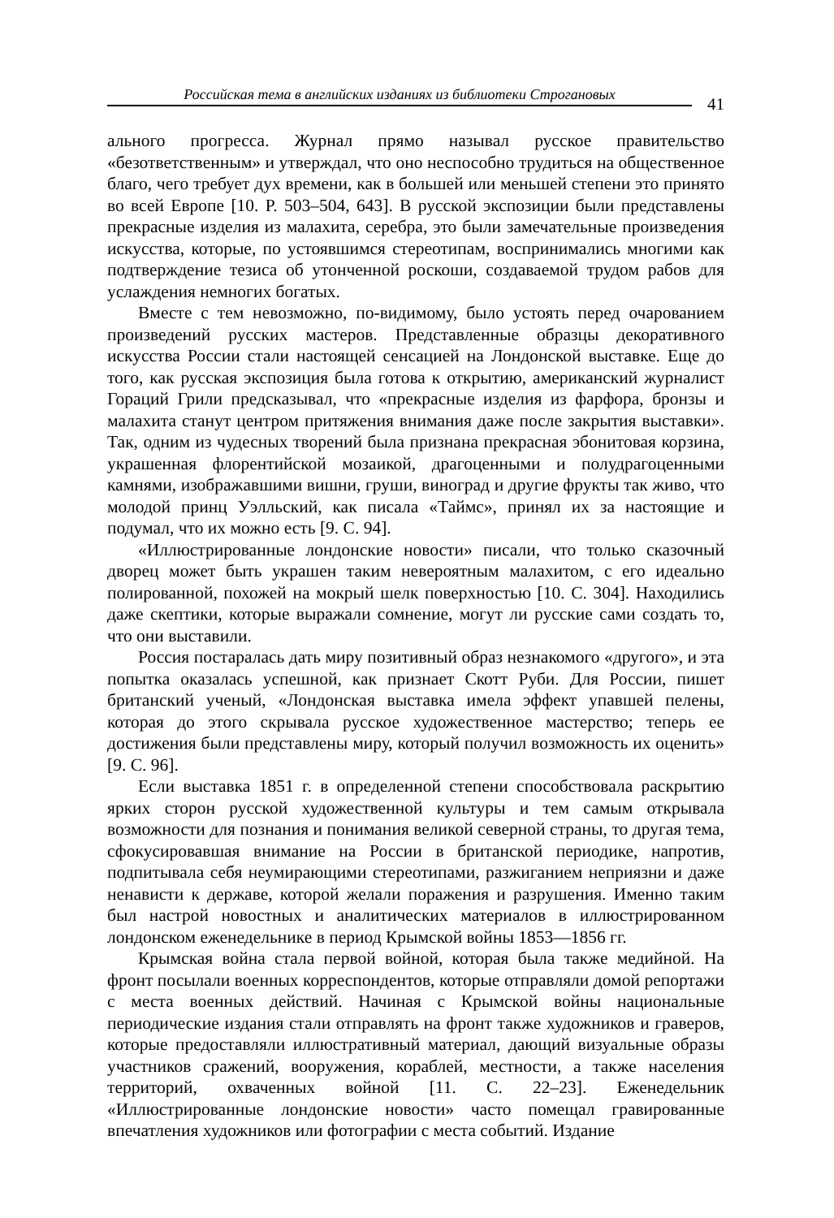Российская тема в английских изданиях из библиотеки Строгановых
41
ального прогресса. Журнал прямо называл русское правительство «безответственным» и утверждал, что оно неспособно трудиться на общественное благо, чего требует дух времени, как в большей или меньшей степени это принято во всей Европе [10. P. 503–504, 643]. В русской экспозиции были представлены прекрасные изделия из малахита, серебра, это были замечательные произведения искусства, которые, по устоявшимся стереотипам, воспринимались многими как подтверждение тезиса об утонченной роскоши, создаваемой трудом рабов для услаждения немногих богатых.
Вместе с тем невозможно, по-видимому, было устоять перед очарованием произведений русских мастеров. Представленные образцы декоративного искусства России стали настоящей сенсацией на Лондонской выставке. Еще до того, как русская экспозиция была готова к открытию, американский журналист Гораций Грили предсказывал, что «прекрасные изделия из фарфора, бронзы и малахита станут центром притяжения внимания даже после закрытия выставки». Так, одним из чудесных творений была признана прекрасная эбонитовая корзина, украшенная флорентийской мозаикой, драгоценными и полудрагоценными камнями, изображавшими вишни, груши, виноград и другие фрукты так живо, что молодой принц Уэлльский, как писала «Таймс», принял их за настоящие и подумал, что их можно есть [9. С. 94].
«Иллюстрированные лондонские новости» писали, что только сказочный дворец может быть украшен таким невероятным малахитом, с его идеально полированной, похожей на мокрый шелк поверхностью [10. С. 304]. Находились даже скептики, которые выражали сомнение, могут ли русские сами создать то, что они выставили.
Россия постаралась дать миру позитивный образ незнакомого «другого», и эта попытка оказалась успешной, как признает Скотт Руби. Для России, пишет британский ученый, «Лондонская выставка имела эффект упавшей пелены, которая до этого скрывала русское художественное мастерство; теперь ее достижения были представлены миру, который получил возможность их оценить» [9. С. 96].
Если выставка 1851 г. в определенной степени способствовала раскрытию ярких сторон русской художественной культуры и тем самым открывала возможности для познания и понимания великой северной страны, то другая тема, сфокусировавшая внимание на России в британской периодике, напротив, подпитывала себя неумирающими стереотипами, разжиганием неприязни и даже ненависти к державе, которой желали поражения и разрушения. Именно таким был настрой новостных и аналитических материалов в иллюстрированном лондонском еженедельнике в период Крымской войны 1853—1856 гг.
Крымская война стала первой войной, которая была также медийной. На фронт посылали военных корреспондентов, которые отправляли домой репортажи с места военных действий. Начиная с Крымской войны национальные периодические издания стали отправлять на фронт также художников и граверов, которые предоставляли иллюстративный материал, дающий визуальные образы участников сражений, вооружения, кораблей, местности, а также населения территорий, охваченных войной [11. С. 22–23]. Еженедельник «Иллюстрированные лондонские новости» часто помещал гравированные впечатления художников или фотографии с места событий. Издание